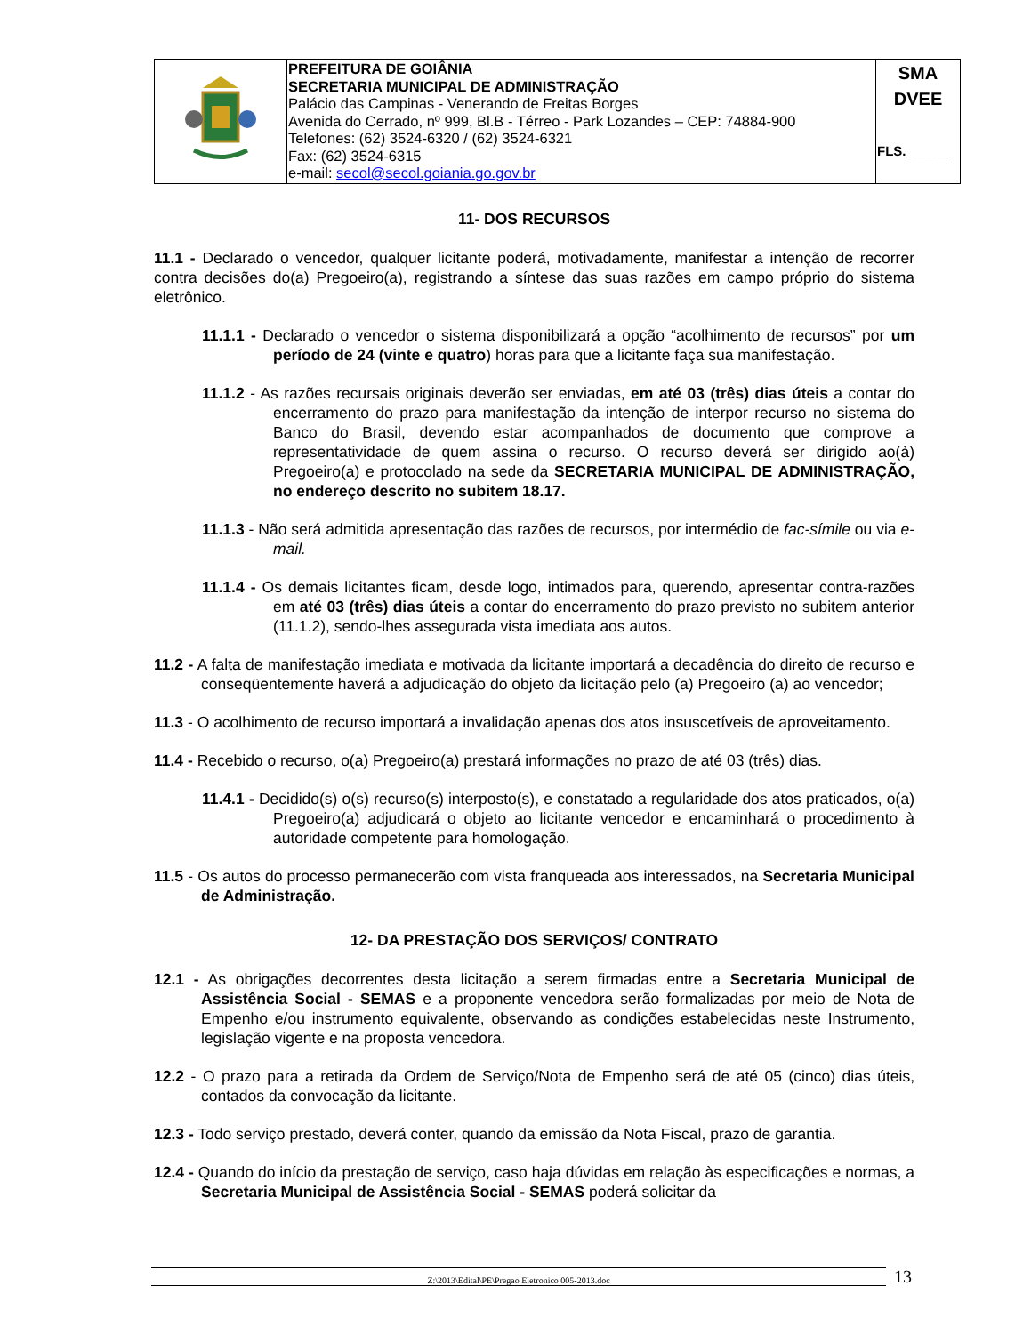| | PREFEITURA DE GOIÂNIA SECRETARIA MUNICIPAL DE ADMINISTRAÇÃO Palácio das Campinas - Venerando de Freitas Borges Avenida do Cerrado, nº 999, Bl.B - Térreo - Park Lozandes – CEP: 74884-900 Telefones: (62) 3524-6320 / (62) 3524-6321 Fax: (62) 3524-6315 e-mail: secol@secol.goiania.go.gov.br | SMA DVEE FLS.______ |
11- DOS RECURSOS
11.1 - Declarado o vencedor, qualquer licitante poderá, motivadamente, manifestar a intenção de recorrer contra decisões do(a) Pregoeiro(a), registrando a síntese das suas razões em campo próprio do sistema eletrônico.
11.1.1 - Declarado o vencedor o sistema disponibilizará a opção “acolhimento de recursos” por um período de 24 (vinte e quatro) horas para que a licitante faça sua manifestação.
11.1.2 - As razões recursais originais deverão ser enviadas, em até 03 (três) dias úteis a contar do encerramento do prazo para manifestação da intenção de interpor recurso no sistema do Banco do Brasil, devendo estar acompanhados de documento que comprove a representatividade de quem assina o recurso. O recurso deverá ser dirigido ao(à) Pregoeiro(a) e protocolado na sede da SECRETARIA MUNICIPAL DE ADMINISTRAÇÃO, no endereço descrito no subitem 18.17.
11.1.3 - Não será admitida apresentação das razões de recursos, por intermédio de fac-símile ou via e-mail.
11.1.4 - Os demais licitantes ficam, desde logo, intimados para, querendo, apresentar contra-razões em até 03 (três) dias úteis a contar do encerramento do prazo previsto no subitem anterior (11.1.2), sendo-lhes assegurada vista imediata aos autos.
11.2 - A falta de manifestação imediata e motivada da licitante importará a decadência do direito de recurso e conseqüentemente haverá a adjudicação do objeto da licitação pelo (a) Pregoeiro (a) ao vencedor;
11.3 - O acolhimento de recurso importará a invalidação apenas dos atos insuscetíveis de aproveitamento.
11.4 - Recebido o recurso, o(a) Pregoeiro(a) prestará informações no prazo de até 03 (três) dias.
11.4.1 - Decidido(s) o(s) recurso(s) interposto(s), e constatado a regularidade dos atos praticados, o(a) Pregoeiro(a) adjudicará o objeto ao licitante vencedor e encaminhará o procedimento à autoridade competente para homologação.
11.5 - Os autos do processo permanecerão com vista franqueada aos interessados, na Secretaria Municipal de Administração.
12- DA PRESTAÇÃO DOS SERVIÇOS/ CONTRATO
12.1 - As obrigações decorrentes desta licitação a serem firmadas entre a Secretaria Municipal de Assistência Social - SEMAS e a proponente vencedora serão formalizadas por meio de Nota de Empenho e/ou instrumento equivalente, observando as condições estabelecidas neste Instrumento, legislação vigente e na proposta vencedora.
12.2 - O prazo para a retirada da Ordem de Serviço/Nota de Empenho será de até 05 (cinco) dias úteis, contados da convocação da licitante.
12.3 - Todo serviço prestado, deverá conter, quando da emissão da Nota Fiscal, prazo de garantia.
12.4 - Quando do início da prestação de serviço, caso haja dúvidas em relação às especificações e normas, a Secretaria Municipal de Assistência Social - SEMAS poderá solicitar da
Z:\2013\Edital\PE\Pregao Eletronico 005-2013.doc 13